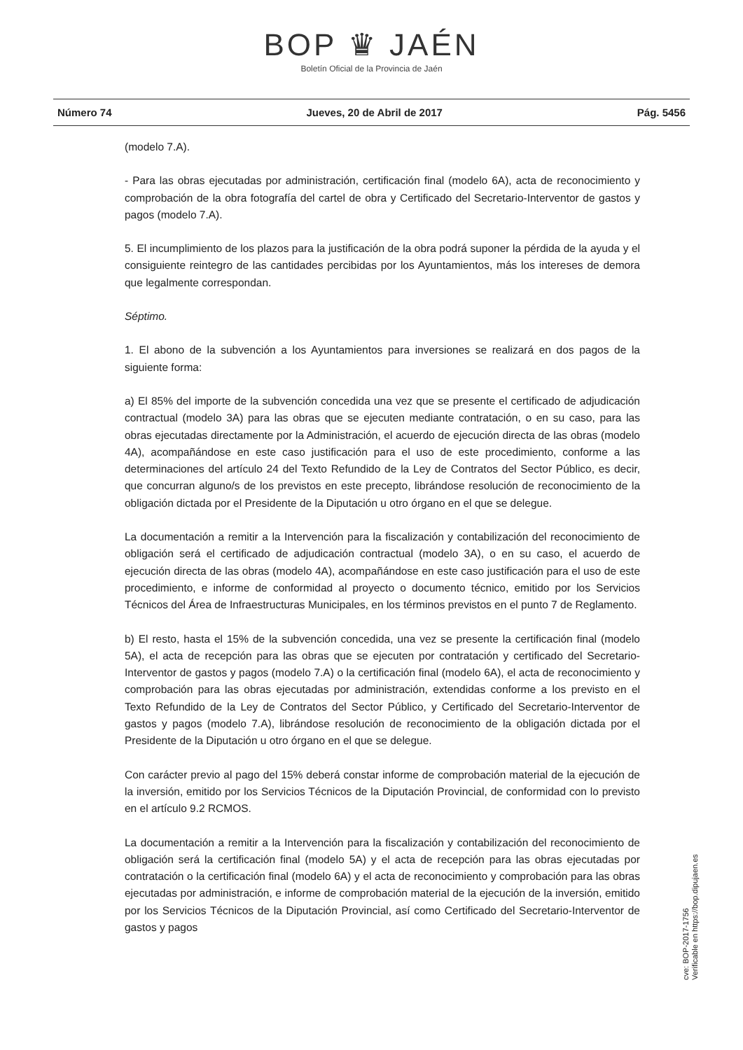BOP ♛ JAÉN
Boletín Oficial de la Provincia de Jaén
Número 74 Jueves, 20 de Abril de 2017 Pág. 5456
(modelo 7.A).
- Para las obras ejecutadas por administración, certificación final (modelo 6A), acta de reconocimiento y comprobación de la obra fotografía del cartel de obra y Certificado del Secretario-Interventor de gastos y pagos (modelo 7.A).
5. El incumplimiento de los plazos para la justificación de la obra podrá suponer la pérdida de la ayuda y el consiguiente reintegro de las cantidades percibidas por los Ayuntamientos, más los intereses de demora que legalmente correspondan.
Séptimo.
1. El abono de la subvención a los Ayuntamientos para inversiones se realizará en dos pagos de la siguiente forma:
a) El 85% del importe de la subvención concedida una vez que se presente el certificado de adjudicación contractual (modelo 3A) para las obras que se ejecuten mediante contratación, o en su caso, para las obras ejecutadas directamente por la Administración, el acuerdo de ejecución directa de las obras (modelo 4A), acompañándose en este caso justificación para el uso de este procedimiento, conforme a las determinaciones del artículo 24 del Texto Refundido de la Ley de Contratos del Sector Público, es decir, que concurran alguno/s de los previstos en este precepto, librándose resolución de reconocimiento de la obligación dictada por el Presidente de la Diputación u otro órgano en el que se delegue.
La documentación a remitir a la Intervención para la fiscalización y contabilización del reconocimiento de obligación será el certificado de adjudicación contractual (modelo 3A), o en su caso, el acuerdo de ejecución directa de las obras (modelo 4A), acompañándose en este caso justificación para el uso de este procedimiento, e informe de conformidad al proyecto o documento técnico, emitido por los Servicios Técnicos del Área de Infraestructuras Municipales, en los términos previstos en el punto 7 de Reglamento.
b) El resto, hasta el 15% de la subvención concedida, una vez se presente la certificación final (modelo 5A), el acta de recepción para las obras que se ejecuten por contratación y certificado del Secretario-Interventor de gastos y pagos (modelo 7.A) o la certificación final (modelo 6A), el acta de reconocimiento y comprobación para las obras ejecutadas por administración, extendidas conforme a los previsto en el Texto Refundido de la Ley de Contratos del Sector Público, y Certificado del Secretario-Interventor de gastos y pagos (modelo 7.A), librándose resolución de reconocimiento de la obligación dictada por el Presidente de la Diputación u otro órgano en el que se delegue.
Con carácter previo al pago del 15% deberá constar informe de comprobación material de la ejecución de la inversión, emitido por los Servicios Técnicos de la Diputación Provincial, de conformidad con lo previsto en el artículo 9.2 RCMOS.
La documentación a remitir a la Intervención para la fiscalización y contabilización del reconocimiento de obligación será la certificación final (modelo 5A) y el acta de recepción para las obras ejecutadas por contratación o la certificación final (modelo 6A) y el acta de reconocimiento y comprobación para las obras ejecutadas por administración, e informe de comprobación material de la ejecución de la inversión, emitido por los Servicios Técnicos de la Diputación Provincial, así como Certificado del Secretario-Interventor de gastos y pagos
cve: BOP-2017-1756
Verificable en https://bop.dipujaen.es